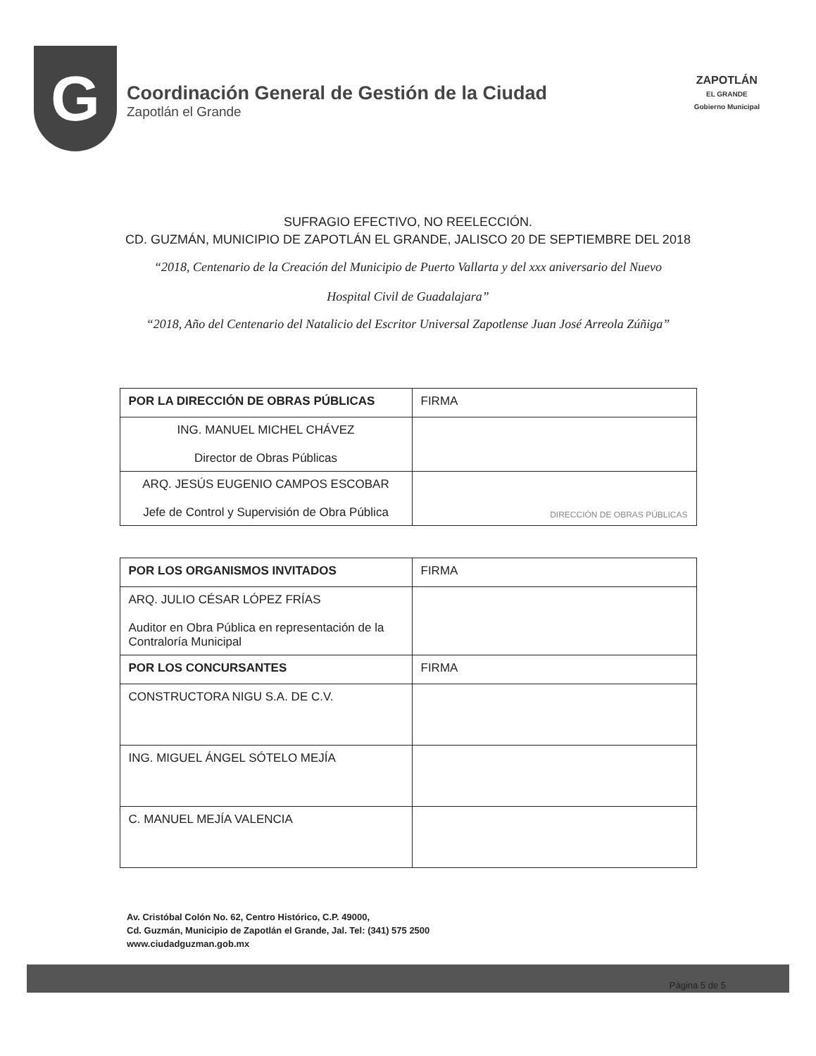G
Coordinación General de Gestión de la Ciudad
Zapotlán el Grande
ZAPOTLÁN
EL GRANDE
Gobierno Municipal
SUFRAGIO EFECTIVO, NO REELECCIÓN.
CD. GUZMÁN, MUNICIPIO DE ZAPOTLÁN EL GRANDE, JALISCO 20 DE SEPTIEMBRE DEL 2018
“2018, Centenario de la Creación del Municipio de Puerto Vallarta y del xxx aniversario del Nuevo
Hospital Civil de Guadalajara”
“2018, Año del Centenario del Natalicio del Escritor Universal Zapotlense Juan José Arreola Zúñiga”
| POR LA DIRECCIÓN DE OBRAS PÚBLICAS | FIRMA |
| ING. MANUEL MICHEL CHÁVEZ Director de Obras Públicas | |
| ARQ. JESÚS EUGENIO CAMPOS ESCOBAR Jefe de Control y Supervisión de Obra Pública | DIRECCIÓN DE OBRAS PÚBLICAS |
| POR LOS ORGANISMOS INVITADOS | FIRMA |
| ARQ. JULIO CÉSAR LÓPEZ FRÍAS Auditor en Obra Pública en representación de la Contraloría Municipal | |
| POR LOS CONCURSANTES | FIRMA |
| CONSTRUCTORA NIGU S.A. DE C.V. | |
| ING. MIGUEL ÁNGEL SÓTELO MEJÍA | |
| C. MANUEL MEJÍA VALENCIA | |
Av. Cristóbal Colón No. 62, Centro Histórico, C.P. 49000,
Cd. Guzmán, Municipio de Zapotlán el Grande, Jal. Tel: (341) 575 2500
www.ciudadguzman.gob.mx
Página 5 de 5